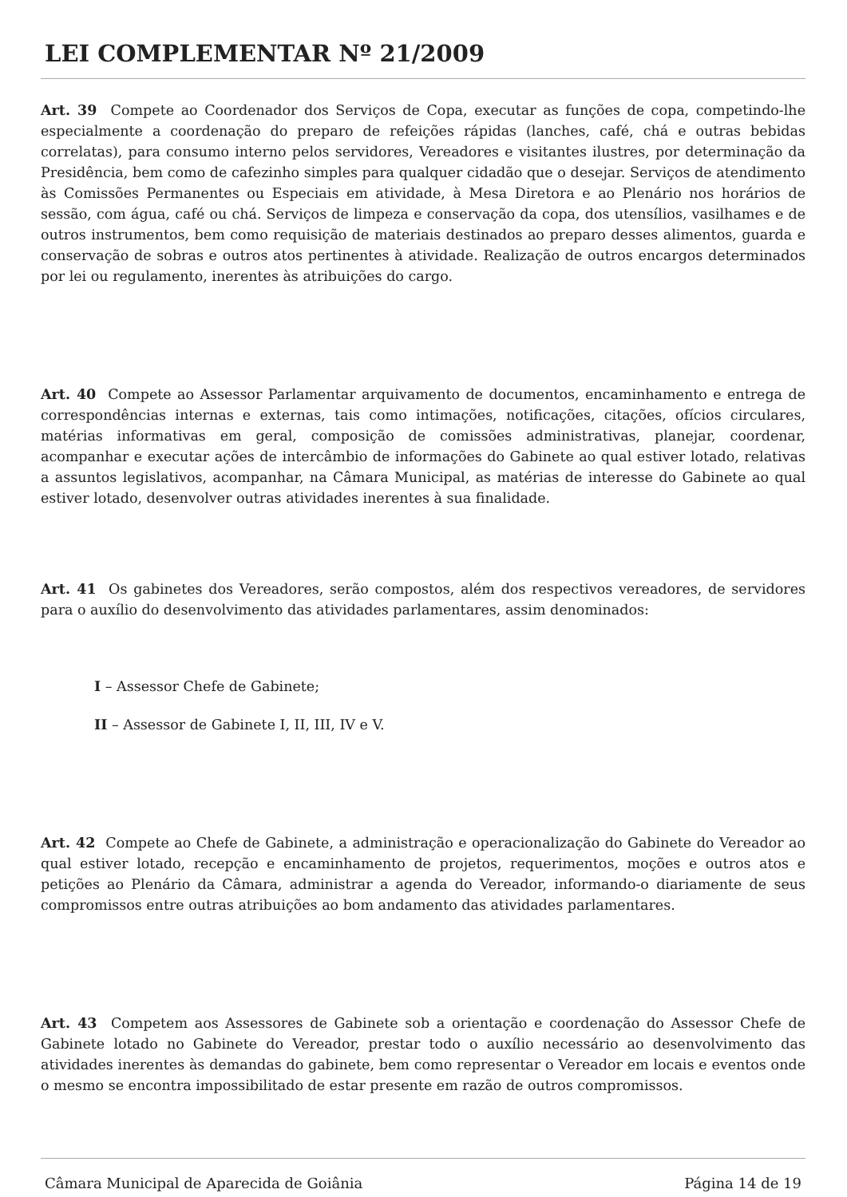LEI COMPLEMENTAR Nº 21/2009
Art. 39 Compete ao Coordenador dos Serviços de Copa, executar as funções de copa, competindo-lhe especialmente a coordenação do preparo de refeições rápidas (lanches, café, chá e outras bebidas correlatas), para consumo interno pelos servidores, Vereadores e visitantes ilustres, por determinação da Presidência, bem como de cafezinho simples para qualquer cidadão que o desejar. Serviços de atendimento às Comissões Permanentes ou Especiais em atividade, à Mesa Diretora e ao Plenário nos horários de sessão, com água, café ou chá. Serviços de limpeza e conservação da copa, dos utensílios, vasilhames e de outros instrumentos, bem como requisição de materiais destinados ao preparo desses alimentos, guarda e conservação de sobras e outros atos pertinentes à atividade. Realização de outros encargos determinados por lei ou regulamento, inerentes às atribuições do cargo.
Art. 40 Compete ao Assessor Parlamentar arquivamento de documentos, encaminhamento e entrega de correspondências internas e externas, tais como intimações, notificações, citações, ofícios circulares, matérias informativas em geral, composição de comissões administrativas, planejar, coordenar, acompanhar e executar ações de intercâmbio de informações do Gabinete ao qual estiver lotado, relativas a assuntos legislativos, acompanhar, na Câmara Municipal, as matérias de interesse do Gabinete ao qual estiver lotado, desenvolver outras atividades inerentes à sua finalidade.
Art. 41 Os gabinetes dos Vereadores, serão compostos, além dos respectivos vereadores, de servidores para o auxílio do desenvolvimento das atividades parlamentares, assim denominados:
I – Assessor Chefe de Gabinete;
II – Assessor de Gabinete I, II, III, IV e V.
Art. 42 Compete ao Chefe de Gabinete, a administração e operacionalização do Gabinete do Vereador ao qual estiver lotado, recepção e encaminhamento de projetos, requerimentos, moções e outros atos e petições ao Plenário da Câmara, administrar a agenda do Vereador, informando-o diariamente de seus compromissos entre outras atribuições ao bom andamento das atividades parlamentares.
Art. 43 Competem aos Assessores de Gabinete sob a orientação e coordenação do Assessor Chefe de Gabinete lotado no Gabinete do Vereador, prestar todo o auxílio necessário ao desenvolvimento das atividades inerentes às demandas do gabinete, bem como representar o Vereador em locais e eventos onde o mesmo se encontra impossibilitado de estar presente em razão de outros compromissos.
Câmara Municipal de Aparecida de Goiânia Página 14 de 19